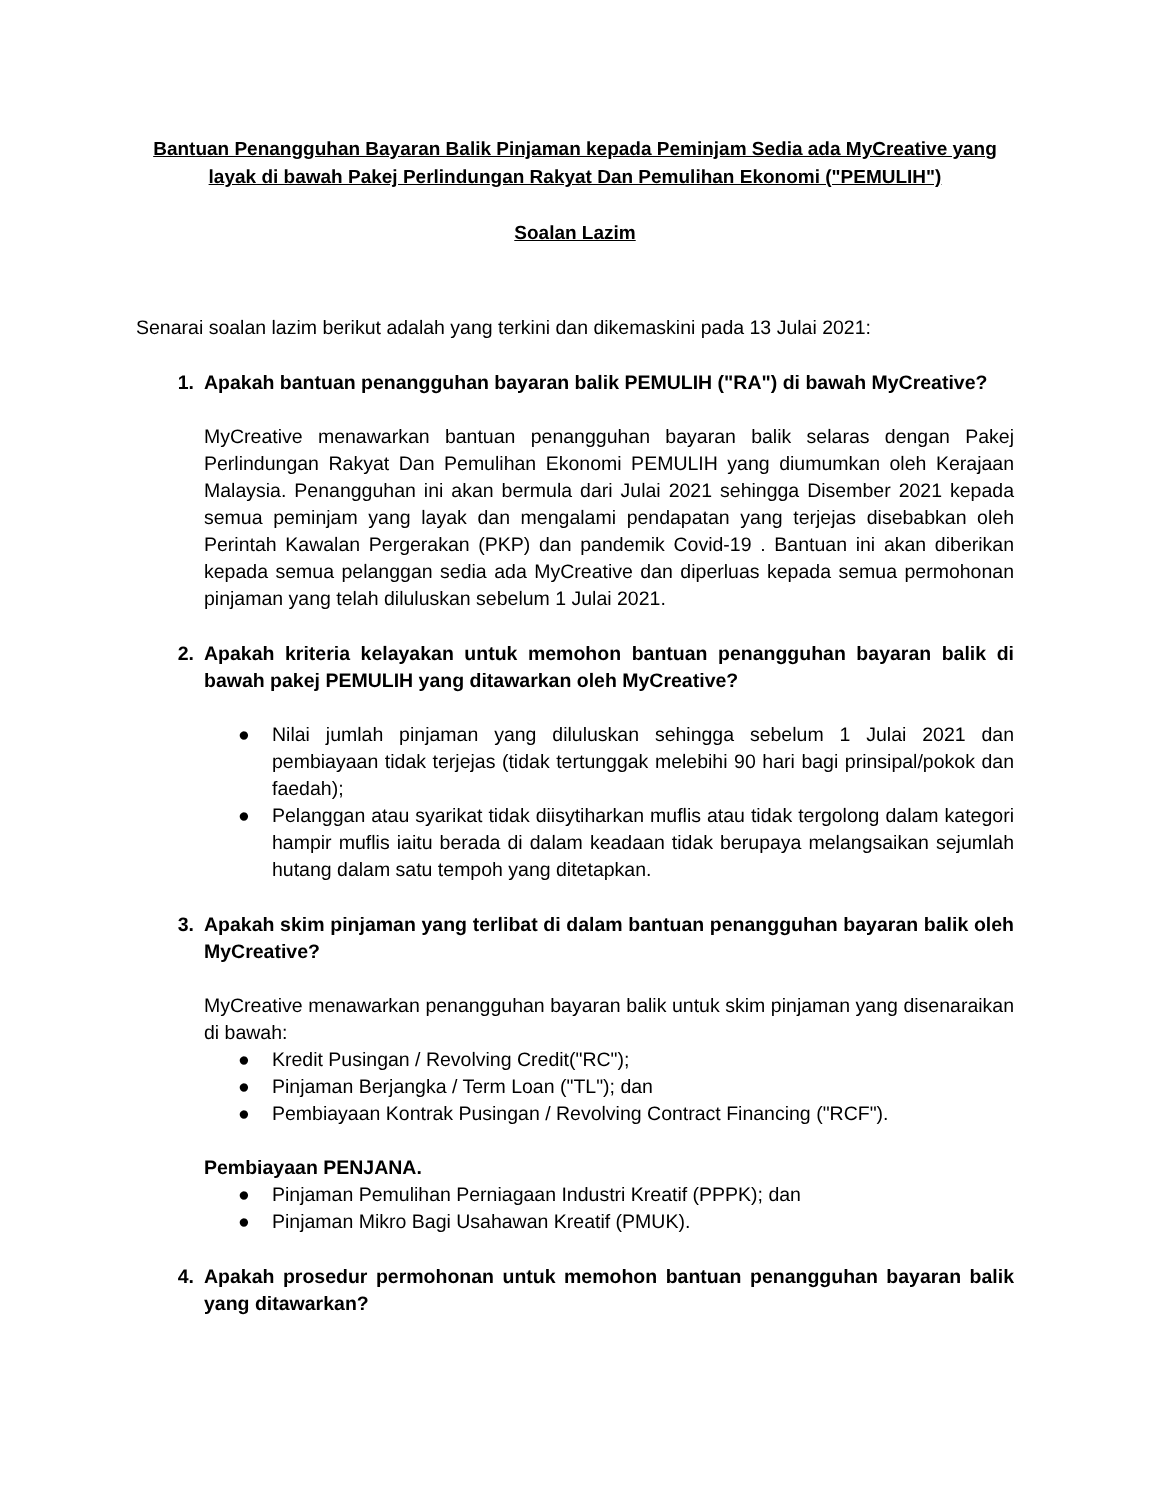Bantuan Penangguhan Bayaran Balik Pinjaman kepada Peminjam Sedia ada MyCreative yang layak di bawah Pakej Perlindungan Rakyat Dan Pemulihan Ekonomi ("PEMULIH")
Soalan Lazim
Senarai soalan lazim berikut adalah yang terkini dan dikemaskini pada 13 Julai 2021:
1. Apakah bantuan penangguhan bayaran balik PEMULIH ("RA") di bawah MyCreative?
MyCreative menawarkan bantuan penangguhan bayaran balik selaras dengan Pakej Perlindungan Rakyat Dan Pemulihan Ekonomi PEMULIH yang diumumkan oleh Kerajaan Malaysia. Penangguhan ini akan bermula dari Julai 2021 sehingga Disember 2021 kepada semua peminjam yang layak dan mengalami pendapatan yang terjejas disebabkan oleh Perintah Kawalan Pergerakan (PKP) dan pandemik Covid-19 . Bantuan ini akan diberikan kepada semua pelanggan sedia ada MyCreative dan diperluas kepada semua permohonan pinjaman yang telah diluluskan sebelum 1 Julai 2021.
2. Apakah kriteria kelayakan untuk memohon bantuan penangguhan bayaran balik di bawah pakej PEMULIH yang ditawarkan oleh MyCreative?
● Nilai jumlah pinjaman yang diluluskan sehingga sebelum 1 Julai 2021 dan pembiayaan tidak terjejas (tidak tertunggak melebihi 90 hari bagi prinsipal/pokok dan faedah);
● Pelanggan atau syarikat tidak diisytiharkan muflis atau tidak tergolong dalam kategori hampir muflis iaitu berada di dalam keadaan tidak berupaya melangsaikan sejumlah hutang dalam satu tempoh yang ditetapkan.
3. Apakah skim pinjaman yang terlibat di dalam bantuan penangguhan bayaran balik oleh MyCreative?
MyCreative menawarkan penangguhan bayaran balik untuk skim pinjaman yang disenaraikan di bawah:
● Kredit Pusingan / Revolving Credit("RC");
● Pinjaman Berjangka / Term Loan ("TL"); dan
● Pembiayaan Kontrak Pusingan / Revolving Contract Financing ("RCF").
Pembiayaan PENJANA.
● Pinjaman Pemulihan Perniagaan Industri Kreatif (PPPK); dan
● Pinjaman Mikro Bagi Usahawan Kreatif (PMUK).
4. Apakah prosedur permohonan untuk memohon bantuan penangguhan bayaran balik yang ditawarkan?